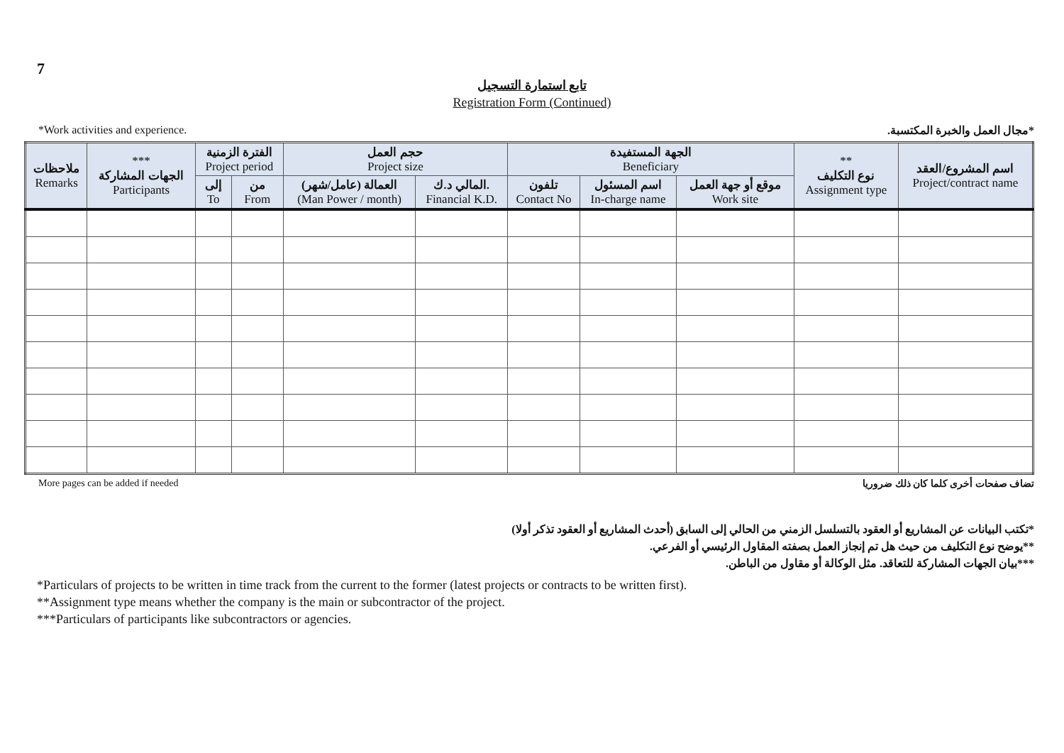7
تابع استمارة التسجيل
Registration Form (Continued)
*Work activities and experience. *مجال العمل والخبرة المكتسبة.
| ملاحظات Remarks | *** الجهات المشاركة Participants | الفترة الزمنية Project period | | حجم العمل Project size | | الجهة المستفيدة Beneficiary | | | ** نوع التكليف Assignment type | اسم المشروع/العقد Project/contract name |
| --- | --- | --- | --- | --- | --- | --- | --- | --- | --- | --- |
| | | إلى To | من From | العمالة (عامل/شهر) (Man Power / month) | المالي د.ك. Financial K.D. | تلفون Contact No | اسم المسئول In-charge name | موقع أو جهة العمل Work site | | |
More pages can be added if needed تضاف صفحات أخرى كلما كان ذلك ضروريا
*تكتب البيانات عن المشاريع أو العقود بالتسلسل الزمني من الحالي إلى السابق (أحدث المشاريع أو العقود تذكر أولا)
**يوضح نوع التكليف من حيث هل تم إنجاز العمل بصفته المقاول الرئيسي أو الفرعي.
***بيان الجهات المشاركة للتعاقد. مثل الوكالة أو مقاول من الباطن.
*Particulars of projects to be written in time track from the current to the former (latest projects or contracts to be written first).
**Assignment type means whether the company is the main or subcontractor of the project.
***Particulars of participants like subcontractors or agencies.